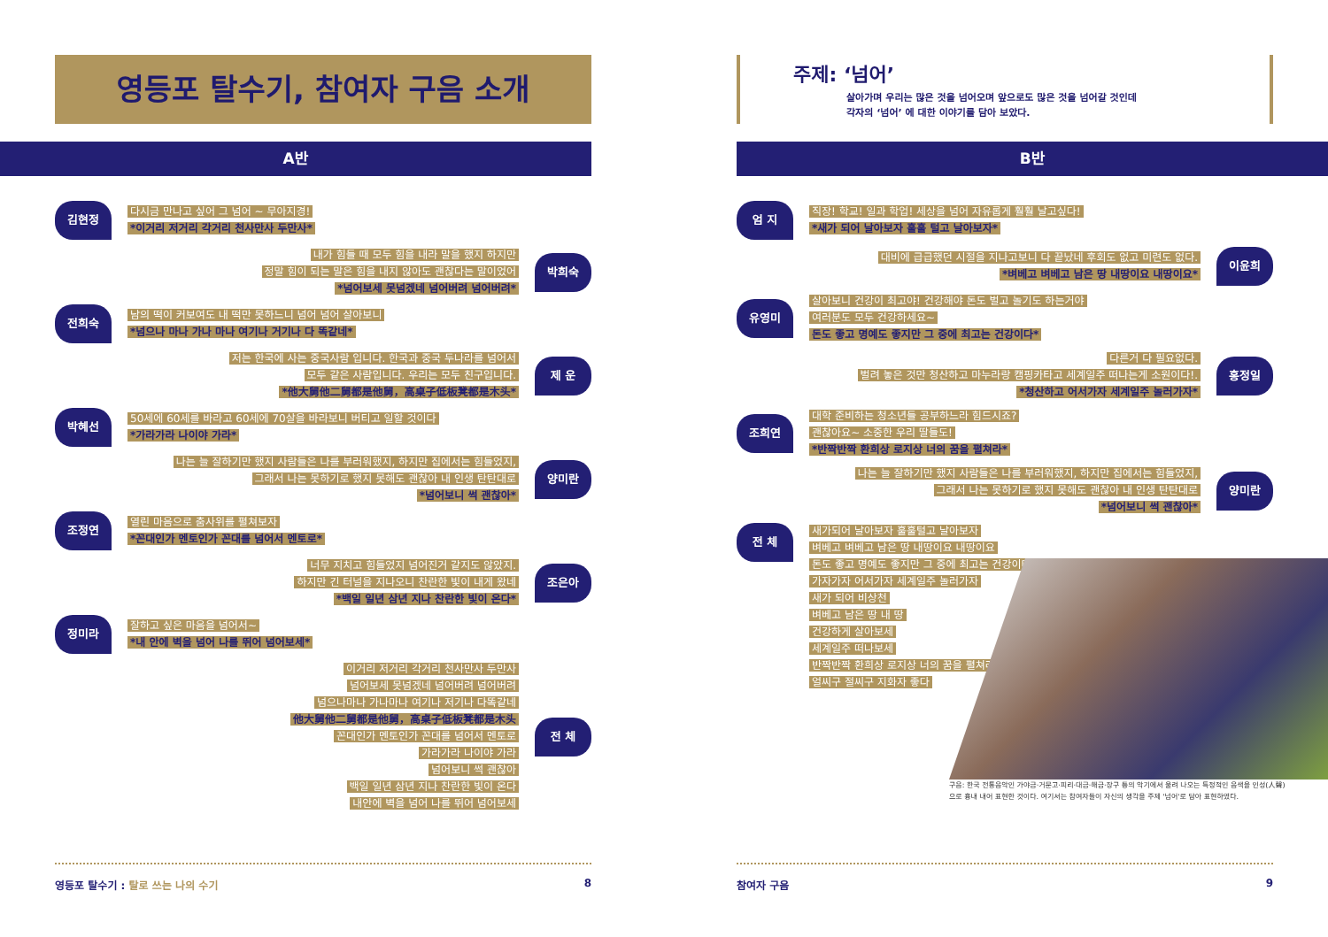영등포 탈수기, 참여자 구음 소개
A반
김현정
다시금 만나고 싶어 그 넘어 ~ 무아지경!
*이거리 저거리 각거리 천사만사 두만사*
박희숙
내가 힘들 때 모두 힘을 내라 말을 했지 하지만
정말 힘이 되는 말은 힘을 내지 않아도 괜찮다는 말이었어
*넘어보세 못넘겠네 넘어버려 넘어버려*
전희숙
남의 떡이 커보여도 내 떡만 못하느니 넘어 넘어 살아보니
*넘으나 마나 가나 마나 여기나 거기나 다 똑같네*
제 운
저는 한국에 사는 중국사람 입니다. 한국과 중국 두나라를 넘어서
모두 같은 사람입니다. 우리는 모두 친구입니다.
*他大舅他二舅都是他舅，高桌子低板凳都是木头*
박혜선
50세에 60세를 바라고 60세에 70살을 바라보니 버티고 일할 것이다
*가라가라 나이야 가라*
양미란
나는 늘 잘하기만 했지 사람들은 나를 부러워했지, 하지만 집에서는 힘들었지,
그래서 나는 못하기로 했지 못해도 괜찮아 내 인생 탄탄대로
*넘어보니 썩 괜찮아*
조정연
열린 마음으로 춤사위를 펼쳐보자
*꼰대인가 멘토인가 꼰대를 넘어서 멘토로*
조은아
너무 지치고 힘들었지 넘어진거 같지도 않았지.
하지만 긴 터널을 지나오니 찬란한 빛이 내게 왔네
*백일 일년 삼년 지나 찬란한 빛이 온다*
정미라
잘하고 싶은 마음을 넘어서~
*내 안에 벽을 넘어 나를 뛰어 넘어보세*
전 체
이거리 저거리 각거리 천사만사 두만사
넘어보세 못넘겠네 넘어버려 넘어버려
넘으나마나 가나마나 여기나 저기나 다똑같네
他大舅他二舅都是他舅，高桌子低板凳都是木头
꼰대인가 멘토인가 꼰대를 넘어서 멘토로
가라가라 나이야 가라
넘어보니 썩 괜찮아
백일 일년 삼년 지나 찬란한 빛이 온다
내안에 벽을 넘어 나를 뛰어 넘어보세
영등포 탈수기 : 탈로 쓰는 나의 수기 8
주제: ‘넘어’
살아가며 우리는 많은 것을 넘어오며 앞으로도 많은 것을 넘어갈 것인데
각자의 ‘넘어’ 에 대한 이야기를 담아 보았다.
B반
엄 지
직장! 학교! 일과 학업! 세상을 넘어 자유롭게 훨훨 날고싶다!
*새가 되어 날아보자 훌훌 털고 날아보자*
이윤희
대비에 급급했던 시절을 지나고보니 다 끝났네 후회도 없고 미련도 없다.
*벼베고 벼베고 남은 땅 내땅이요 내땅이요*
유영미
살아보니 건강이 최고야! 건강해야 돈도 벌고 놀기도 하는거야
여러분도 모두 건강하세요~
돈도 좋고 명예도 좋지만 그 중에 최고는 건강이다*
홍정일
다른거 다 필요없다.
벌려 놓은 것만 청산하고 마누라랑 캠핑카타고 세계일주 떠나는게 소원이다!.
*청산하고 어서가자 세계일주 놀러가자*
조희연
대학 준비하는 청소년들 공부하느라 힘드시죠?
괜찮아요~ 소중한 우리 딸들도!
*반짝반짝 환희상 로지상 너의 꿈을 펼쳐라*
양미란
나는 늘 잘하기만 했지 사람들은 나를 부러워했지, 하지만 집에서는 힘들었지,
그래서 나는 못하기로 했지 못해도 괜찮아 내 인생 탄탄대로
*넘어보니 썩 괜찮아*
전 체
새가되어 날아보자 훌훌털고 날아보자
벼베고 벼베고 남은 땅 내땅이요 내땅이요
돈도 좋고 명예도 좋지만 그 중에 최고는 건강이다.
가자가자 어서가자 세계일주 놀러가자
새가 되어 비상천
벼베고 남은 땅 내 땅
건강하게 살아보세
세계일주 떠나보세
반짝반짝 환희상 로지상 너의 꿈을 펼쳐라
얼씨구 절씨구 지화자 좋다
구음: 한국 전통음악인 가야금·거문고·피리·대금·해금·장구 등의 악기에서 울려 나오는 특정적인 음색을 인성(人聲)
으로 흉내 내어 표현한 것이다. 여기서는 참여자들이 자신의 생각을 주제 '넘어'로 담아 표현하였다.
참여자 구음 9